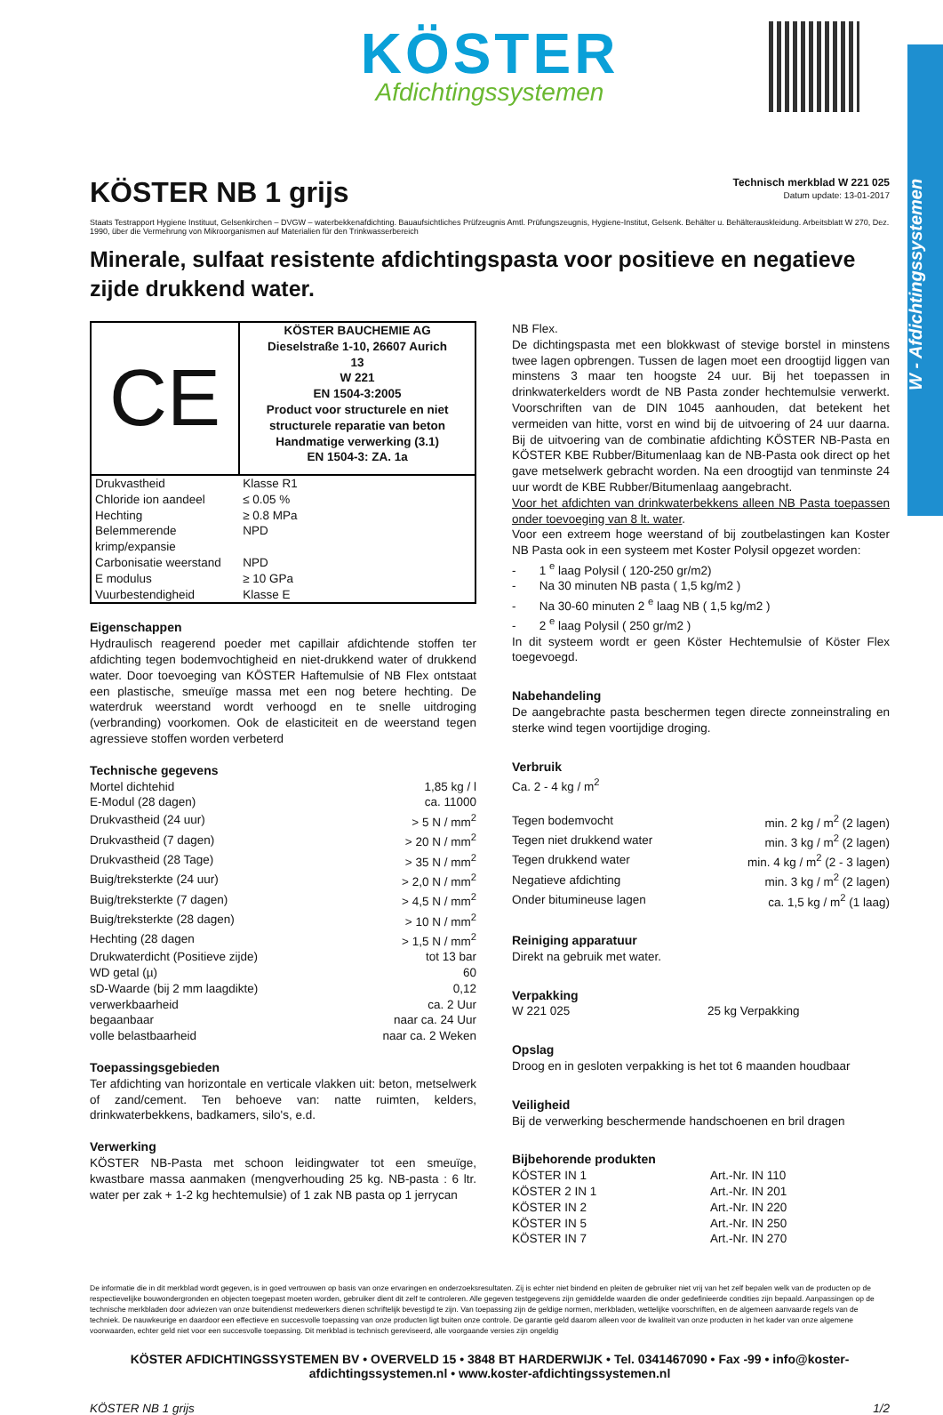W - Afdichtingssystemen
KÖSTER
Afdichtingssystemen
KÖSTER NB 1 grijs
Technisch merkblad W 221 025
Datum update: 13-01-2017
Staats Testrapport Hygiene Instituut, Gelsenkirchen – DVGW – waterbekkenafdichting. Bauaufsichtliches Prüfzeugnis Amtl. Prüfungszeugnis, Hygiene-Institut, Gelsenk. Behälter u. Behälterauskleidung. Arbeitsblatt W 270, Dez. 1990, über die Vermehrung von Mikroorganismen auf Materialien für den Trinkwasserbereich
Minerale, sulfaat resistente afdichtingspasta voor positieve en negatieve zijde drukkend water.
| CE | KÖSTER BAUCHEMIE AG Dieselstraße 1-10, 26607 Aurich 13 W 221 EN 1504-3:2005 Product voor structurele en niet structurele reparatie van beton Handmatige verwerking (3.1) EN 1504-3: ZA. 1a |
| Drukvastheid | Klasse R1 |
| Chloride ion aandeel | ≤ 0.05 % |
| Hechting | ≥ 0.8 MPa |
| Belemmerende krimp/expansie | NPD |
| Carbonisatie weerstand | NPD |
| E modulus | ≥ 10 GPa |
| Vuurbestendigheid | Klasse E |
Eigenschappen
Hydraulisch reagerend poeder met capillair afdichtende stoffen ter afdichting tegen bodemvochtigheid en niet-drukkend water of drukkend water. Door toevoeging van KÖSTER Haftemulsie of NB Flex ontstaat een plastische, smeuïge massa met een nog betere hechting. De waterdruk weerstand wordt verhoogd en te snelle uitdroging (verbranding) voorkomen. Ook de elasticiteit en de weerstand tegen agressieve stoffen worden verbeterd
Technische gegevens
| Mortel dichtehid | 1,85 kg / l |
| E-Modul (28 dagen) | ca. 11000 |
| Drukvastheid (24 uur) | > 5 N / mm<sup>2</sup> |
| Drukvastheid (7 dagen) | > 20 N / mm<sup>2</sup> |
| Drukvastheid (28 Tage) | > 35 N / mm<sup>2</sup> |
| Buig/treksterkte (24 uur) | > 2,0 N / mm<sup>2</sup> |
| Buig/treksterkte (7 dagen) | > 4,5 N / mm<sup>2</sup> |
| Buig/treksterkte (28 dagen) | > 10 N / mm<sup>2</sup> |
| Hechting (28 dagen | > 1,5 N / mm<sup>2</sup> |
| Drukwaterdicht (Positieve zijde) | tot 13 bar |
| WD getal (µ) | 60 |
| sD-Waarde (bij 2 mm laagdikte) | 0,12 |
| verwerkbaarheid | ca. 2 Uur |
| begaanbaar | naar ca. 24 Uur |
| volle belastbaarheid | naar ca. 2 Weken |
Toepassingsgebieden
Ter afdichting van horizontale en verticale vlakken uit: beton, metselwerk of zand/cement. Ten behoeve van: natte ruimten, kelders, drinkwaterbekkens, badkamers, silo's, e.d.
Verwerking
KÖSTER NB-Pasta met schoon leidingwater tot een smeuïge, kwastbare massa aanmaken (mengverhouding 25 kg. NB-pasta : 6 ltr. water per zak + 1-2 kg hechtemulsie) of 1 zak NB pasta op 1 jerrycan
NB Flex.
De dichtingspasta met een blokkwast of stevige borstel in minstens twee lagen opbrengen. Tussen de lagen moet een droogtijd liggen van minstens 3 maar ten hoogste 24 uur. Bij het toepassen in drinkwaterkelders wordt de NB Pasta zonder hechtemulsie verwerkt. Voorschriften van de DIN 1045 aanhouden, dat betekent het vermeiden van hitte, vorst en wind bij de uitvoering of 24 uur daarna. Bij de uitvoering van de combinatie afdichting KÖSTER NB-Pasta en KÖSTER KBE Rubber/Bitumenlaag kan de NB-Pasta ook direct op het gave metselwerk gebracht worden. Na een droogtijd van tenminste 24 uur wordt de KBE Rubber/Bitumenlaag aangebracht.
Voor het afdichten van drinkwaterbekkens alleen NB Pasta toepassen onder toevoeging van 8 lt. water.
Voor een extreem hoge weerstand of bij zoutbelastingen kan Koster NB Pasta ook in een systeem met Koster Polysil opgezet worden:
- 1 <sup>e</sup> laag Polysil ( 120-250 gr/m2)
- Na 30 minuten NB pasta ( 1,5 kg/m2 )
- Na 30-60 minuten 2 <sup>e</sup> laag NB ( 1,5 kg/m2 )
- 2 <sup>e</sup> laag Polysil ( 250 gr/m2 )
In dit systeem wordt er geen Köster Hechtemulsie of Köster Flex toegevoegd.
Nabehandeling
De aangebrachte pasta beschermen tegen directe zonneinstraling en sterke wind tegen voortijdige droging.
Verbruik
Ca. 2 - 4 kg / m<sup>2</sup>
| Tegen bodemvocht | min. 2 kg / m<sup>2</sup> (2 lagen) |
| Tegen niet drukkend water | min. 3 kg / m<sup>2</sup> (2 lagen) |
| Tegen drukkend water | min. 4 kg / m<sup>2</sup> (2 - 3 lagen) |
| Negatieve afdichting | min. 3 kg / m<sup>2</sup> (2 lagen) |
| Onder bitumineuse lagen | ca. 1,5 kg / m<sup>2</sup> (1 laag) |
Reiniging apparatuur
Direkt na gebruik met water.
Verpakking
| W 221 025 | 25 kg Verpakking |
Opslag
Droog en in gesloten verpakking is het tot 6 maanden houdbaar
Veiligheid
Bij de verwerking beschermende handschoenen en bril dragen
Bijbehorende produkten
| KÖSTER IN 1 | Art.-Nr. IN 110 |
| KÖSTER 2 IN 1 | Art.-Nr. IN 201 |
| KÖSTER IN 2 | Art.-Nr. IN 220 |
| KÖSTER IN 5 | Art.-Nr. IN 250 |
| KÖSTER IN 7 | Art.-Nr. IN 270 |
De informatie die in dit merkblad wordt gegeven, is in goed vertrouwen op basis van onze ervaringen en onderzoeksresultaten. Zij is echter niet bindend en pleiten de gebruiker niet vrij van het zelf bepalen welk van de producten op de respectievelijke bouwondergronden en objecten toegepast moeten worden, gebruiker dient dit zelf te controleren. Alle gegeven testgegevens zijn gemiddelde waarden die onder gedefinieerde condities zijn bepaald. Aanpassingen op de technische merkbladen door adviezen van onze buitendienst medewerkers dienen schriftelijk bevestigd te zijn. Van toepassing zijn de geldige normen, merkbladen, wettelijke voorschriften, en de algemeen aanvaarde regels van de techniek. De nauwkeurige en daardoor een effectieve en succesvolle toepassing van onze producten ligt buiten onze controle. De garantie geld daarom alleen voor de kwaliteit van onze producten in het kader van onze algemene voorwaarden, echter geld niet voor een succesvolle toepassing. Dit merkblad is technisch gereviseerd, alle voorgaande versies zijn ongeldig
KÖSTER AFDICHTINGSSYSTEMEN BV • OVERVELD 15 • 3848 BT HARDERWIJK • Tel. 0341467090 • Fax -99 • info@koster-afdichtingssystemen.nl • www.koster-afdichtingssystemen.nl
KÖSTER NB 1 grijs 1/2